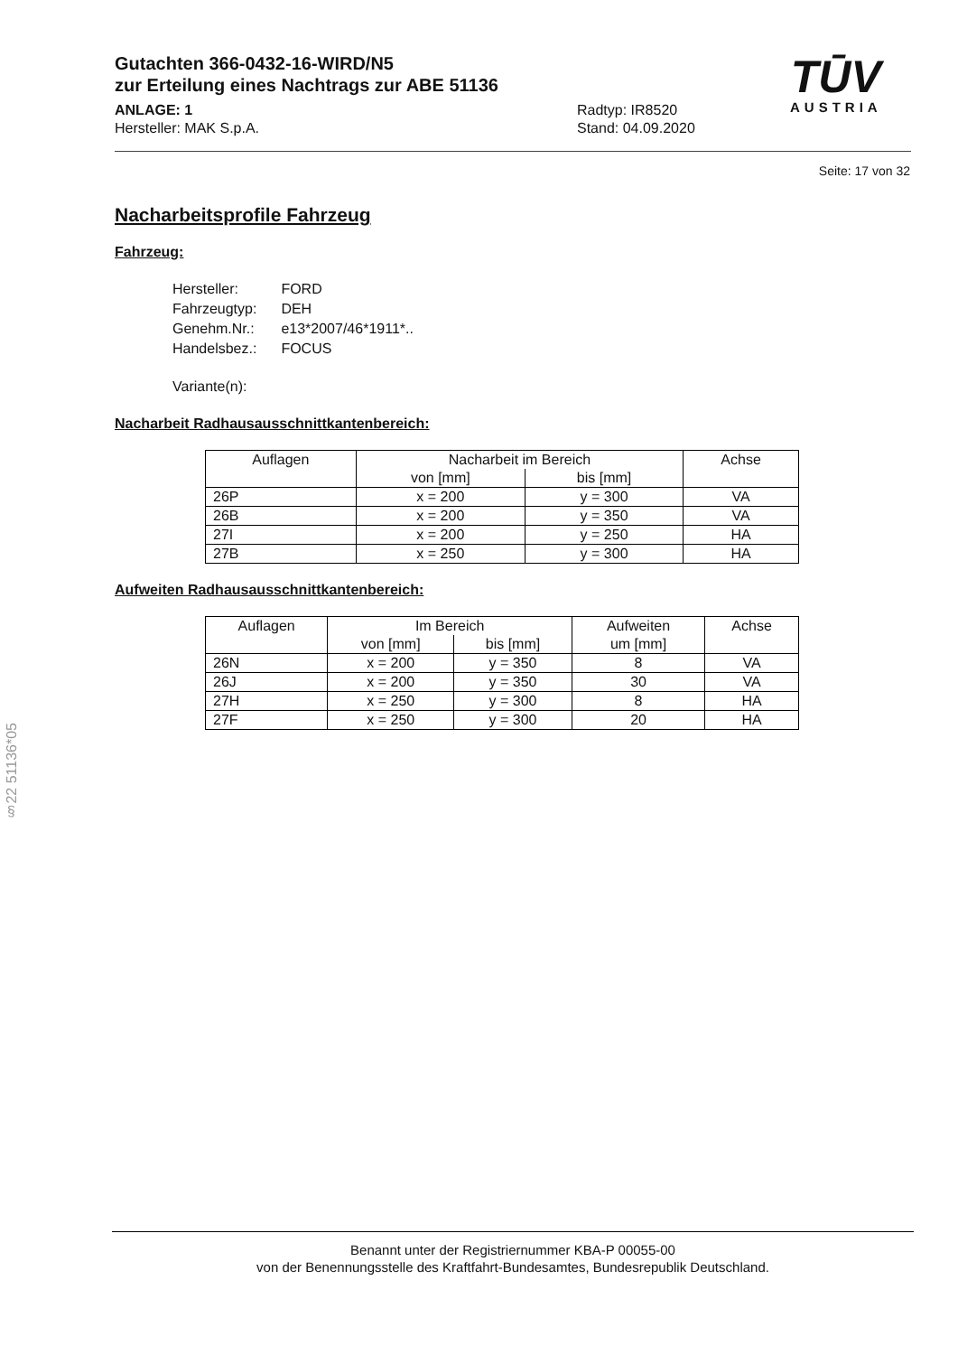Gutachten 366-0432-16-WIRD/N5
zur Erteilung eines Nachtrags zur ABE 51136
ANLAGE: 1
Hersteller: MAK S.p.A.
Radtyp: IR8520
Stand: 04.09.2020
TŪV
AUSTRIA
Seite: 17 von 32
Nacharbeitsprofile Fahrzeug
Fahrzeug:
| Hersteller: | FORD |
| Fahrzeugtyp: | DEH |
| Genehm.Nr.: | e13*2007/46*1911*.. |
| Handelsbez.: | FOCUS |
| Variante(n): | |
Nacharbeit Radhausausschnittkantenbereich:
| Auflagen | Nacharbeit im Bereich | | Achse |
| --- | --- | --- | --- |
| | von [mm] | bis [mm] | |
| 26P | x = 200 | y = 300 | VA |
| 26B | x = 200 | y = 350 | VA |
| 27I | x = 200 | y = 250 | HA |
| 27B | x = 250 | y = 300 | HA |
Aufweiten Radhausausschnittkantenbereich:
| Auflagen | Im Bereich | | Aufweiten um [mm] | Achse |
| --- | --- | --- | --- | --- |
| | von [mm] | bis [mm] | | |
| 26N | x = 200 | y = 350 | 8 | VA |
| 26J | x = 200 | y = 350 | 30 | VA |
| 27H | x = 250 | y = 300 | 8 | HA |
| 27F | x = 250 | y = 300 | 20 | HA |
§22 51136*05
Benannt unter der Registriernummer KBA-P 00055-00
von der Benennungsstelle des Kraftfahrt-Bundesamtes, Bundesrepublik Deutschland.